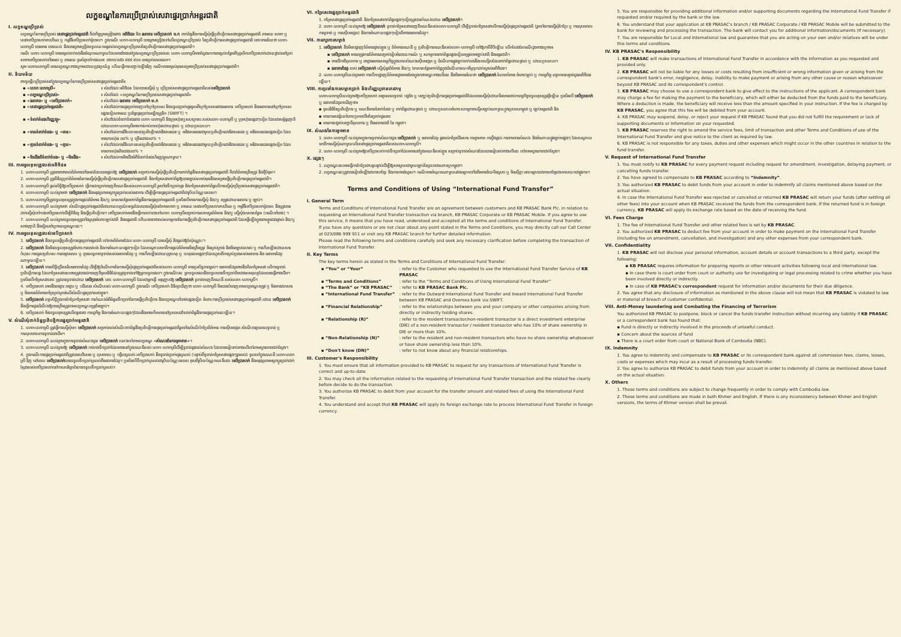លក្ខខណ្ឌនៃការប្រើប្រាស់សេវាផ្ទេរប្រាក់អន្តរជាតិ
I. លក្ខខណ្ឌប្រើប្រាស់
លក្ខខណ្ឌនៃការប្រើប្រាស់ សេវាផ្ទេរប្រាក់អន្តរជាតិ គឺជាកិច្ចព្រមព្រៀងរវាង អតិថិជន និង ធនាគារ ខេបីប្រាសាក់ ម.ក ពាក់ព័ន្ធនឹងការស្នើសុំធ្វើប្រតិបត្តិការសេវាផ្ទេរប្រាក់អន្តរជាតិ តាមរយៈសាខា ឬ សេវាខេបីប្រាសាក់ខបភើរេត ឬ កម្មវិធីខេបីប្រាសាក់ម៉ូបាល។ ក្នុងករណី លោក-លោកស្រី បានព្រមព្រៀងទៅលើលក្ខខណ្ឌប្រើប្រាស់ នៃប្រតិបត្តិការសេវាផ្ទេរប្រាក់អន្តរជាតិ នោះមានន័យថា លោក-លោកស្រី បានអាន បានយល់ និងបានព្រមព្រៀងទទួលយកអន្តរាល់លក្ខខណ្ឌប្រើប្រាស់នៃប្រតិបត្តិការសេវាផ្ទេរប្រាក់អន្តរជាតិ។
ករណី លោក-លោកស្រី មានចម្ងល់ទាក់ទងនឹងចំណុចណាមួយដែលមានចែងនៅក្នុងលក្ខខណ្ឌប្រើប្រាស់នេះ លោក-លោកស្រីអាចស្វែងរកការពន្យល់បន្ថែមពីបុគ្គលិកខេបីប្រាសាក់ដោយផ្ទាល់នៅគ្រប់សាខាខេបីប្រាសាក់ទាំងអស់ ឬ តាមរយៈទូរស័ព្ទទៅកាន់លេខ ០២៣/០៨៦ ៩៩៩ ៩១១ បានគ្រប់ពេលវេលា។
សូម លោកលោកស្រី អានលក្ខខណ្ឌខាងក្រោមដោយប្រុងប្រយ័ត្ន ហើយធ្វើការបញ្ជាក់ឡើងវិញ ករណីមានចម្ងល់មុនសម្រេចប្រើប្រាស់សេវាផ្ទេរប្រាក់អន្តរជាតិ។
II. និយមន័យ
ពាក្យគន្លឹះប្រើប្រាស់នៅក្នុងលក្ខខណ្ឌនៃការប្រើប្រាស់សេវាផ្ទេរប្រាក់អន្តរជាតិ៖
▪ «លោក លោកស្រី» ៖ សំដៅដល់ អតិថិជន ដែលបានស្នើសុំ ឬ ប្រើប្រាស់សេវាផ្ទេរប្រាក់អន្តរជាតិរបស់ខេបីប្រាសាក់
▪ «លក្ខខណ្ឌប្រើប្រាស់» ៖ សំដៅដល់ «លក្ខខណ្ឌនៃការប្រើប្រាស់សេវាផ្ទេរប្រាក់អន្តរជាតិ»
▪ «ធនាគារ» ឬ «ខេបីប្រាសាក់» ៖ សំដៅដល់ ធនាគារ ខេបីប្រាសាក់ ម.ក
▪ «សេវាផ្ទេរប្រាក់អន្តរជាតិ» ៖ សំដៅដល់ការផ្ទេរប្រាក់ចេញទៅក្រៅប្រទេស និងទទួលប្រាក់ផ្ទេរចូលពីក្រៅប្រទេសរវាងធនាគារ ខេបីប្រាសាក់ និងធនាគារនៅក្រៅប្រទេសផ្សេងទៀតតាមរយៈប្រព័ន្ធផ្ទេរប្រាក់អេឡិចត្រូនិក (SWIFT) ។
▪ «ទំនាក់ទំនងហិរញ្ញវត្ថុ» ៖ សំដៅដល់ទំនាក់ទំនងរវាង លោក-លោកស្រី និងក្រុមហ៊ុនឬសហគ្រាស របស់លោក-លោកស្រី ឬ ក្រុមហ៊ុនផ្សេងៗទៀត ដែលជាសម្ព័ន្ធញាតិដោយលោក-លោកស្រីអាចកាន់កាប់ភាគហ៊ុនដោយផ្ទាល់ ឬ ដោយប្រយោល។
▪ «មានទំនាក់ទំនង» ឬ «មាន» ៖ សំដៅដល់ការវិនិយោគរបស់ប្រតិបត្តិករជានិវាសនជន ឬ អនិវាសនជនជាមួយប្រតិបត្តិករជានិវាសនជន ឬ អនិវាសនជនផ្សេងទៀត ដែលមានភាគហ៊ុន ១០% ឬ ច្រើនជាង១០% ។
▪ «គ្មានទំនាក់ទំនង» ឬ «គ្មាន» ៖ សំដៅដល់ការវិនិយោគរបស់ប្រតិបត្តិករជានិវាសនជន ឬ អនិវាសនជនជាមួយប្រតិបត្តិករជានិវាសនជន ឬ អនិវាសនជនផ្សេងទៀត ដែលមានភាគហ៊ុនតិចជាង១០% ។
▪ «មិនដឹងពីទំនាក់ទំនង» ឬ «មិនដឹង» ៖ សំដៅដល់ការមិនដឹងអំពីទំនាក់ទំនងហិរញ្ញវត្ថុណាមួយ។
III. ការទទួលខុសត្រូវរបស់អតិថិជន
1. លោក-លោកស្រី ត្រូវធានាថារាល់ព័ត៌មានទាំងអស់ដែលបានផ្តល់ឱ្យ ខេបីប្រាសាក់ សម្រាប់ការស្នើសុំធ្វើប្រតិបត្តិការពាក់ព័ន្ធនឹងសេវាផ្ទេរប្រាក់អន្តរជាតិ គឺជាព័ត៌មានត្រឹមត្រូវ និងថ្មីបំផុត។
2. លោក-លោកស្រី ត្រូវពិនិត្យគ្រប់ព័ត៌មាននៃការស្នើសុំធ្វើប្រតិបត្តិការសេវាផ្ទេរប្រាក់អន្តរជាតិ និងកម្រៃសេវាពាក់ព័ន្ធឱ្យបានច្បាស់លាស់មុននឹងសម្រេចធ្វើប្រតិបត្តិការផ្ទេរប្រាក់អន្តរជាតិ។
3. លោក-លោកស្រី ផ្តល់សិទ្ធិឱ្យខេបីប្រាសាក់ ធ្វើការដកប្រាក់ចេញពីគណនីរបស់លោក-លោកស្រី រួមទាំងទឹកប្រាក់ផ្ទេរ និងកម្រៃសេវាពាក់ព័ន្ធលើការស្នើសុំប្រើប្រាស់សេវាផ្ទេរប្រាក់អន្តរជាតិ។
4. លោក-លោកស្រី យល់ព្រមថា ខេបីប្រាសាក់ នឹងអនុវត្តតាមអត្រាប្តូរប្រាក់របស់ធនាគារ ដើម្បីធ្វើការផ្ទេរប្រាក់អន្តរជាតិជារូបិយប័ណ្ណបរទេស។
5. លោក-លោកស្រីត្រូវទទួលខុសត្រូវក្នុងការផ្តល់ព័ត៌មាន និង/ឬ ឯកសារបន្ថែមពាក់ព័ន្ធនឹងការផ្ទេរប្រាក់អន្តរជាតិ ប្រសិនបើមានការស្នើសុំ និង/ឬ តម្រូវដោយធនាគារ ឬ ច្បាប់។
6. លោក-លោកស្រី យល់ព្រមថា សំណើផ្ទេរប្រាក់អន្តរជាតិជាលាយលក្ខណ៍អក្សរដែលបានស្នើសុំនៅតាមសាខា ឬ តាមរយៈសេវាខេបីប្រាសាក់ខបភើរេត ឬ កម្មវិធីខេបីប្រាសាក់ម៉ូបាល នឹងត្រូវបានដាក់ស្នើសុំទៅកាន់ខេបីប្រាសាក់ដើម្បីពិនិត្យ និងធ្វើប្រតិបត្តិការ។ ខេបីប្រាសាក់អាចនឹងធ្វើការទាក់ទងទៅលោក លោកស្រីសម្រាប់ការសាកសួរព័ត៌មាន និង/ឬ ស្នើសុំឯកសារបន្ថែម (ករណីចាំបាច់) ។
7. លោក-លោកស្រី យល់ព្រមទទួលខុសត្រូវទាំងស្រុងចំពោះច្បាប់ជាតិ និងអន្តរជាតិ ហើយធានាថារាល់សកម្មភាពនៃការធ្វើប្រតិបត្តិការសេវាផ្ទេរប្រាក់អន្តរជាតិ ដែលធ្វើឡើងក្នុងនាមខ្លួនឯងផ្ទាល់ និង/ឬ សាច់ញាតិ នឹងស្ថិតនៅក្រោមលក្ខខណ្ឌនេះ។
IV. ការទទួលខុសត្រូវរបស់ខេបីប្រាសាក់
1. ខេបីប្រាសាក់ នឹងទទួលធ្វើប្រតិបត្តិការផ្ទេរប្រាក់អន្តរជាតិ ទៅតាមព័ត៌មានដែល លោក-លោកស្រី បានស្នើសុំ និងផ្តល់ឱ្យតែប៉ុណ្ណោះ។
2. ខេបីប្រាសាក់ នឹងមិនទទួលខុសត្រូវចំពោះការបាត់បង់ និងការចំណាយផ្សេងៗទៀត ដែលបណ្តាលមកពីការផ្តល់ព័ត៌មានមិនត្រឹមត្រូវ មិនគ្រប់គ្រាន់ និងមិនច្បាស់លាស់ ឬ ការកើតឡើងដោយសារកំហុស ការធ្វេសប្រហែស ការពន្យារពេល ឬ គ្មានលទ្ធភាពទូទាត់របស់ធនាគារដៃគូ ឬ ការកើតឡើងដោយបុព្វហេតុ ឬ ហេតុផលផ្សេងៗដែលហួសពីការគ្រប់គ្រងរបស់ធនាគារ និង ធនាគារដៃគូ ណាមួយឡើយ។
3. ខេបីប្រាសាក់ មានសិទ្ធិជ្រើសរើសធនាគារដៃគូ ដើម្បីឱ្យដំណើរការនៃការស្នើសុំផ្ទេរប្រាក់អន្តរជាតិរបស់លោក-លោកស្រី មានប្រសិទ្ធភាពខ្ពស់។ ធនាគារដៃគូអាចនឹងគិតកម្រៃសេវា លើការទូទាត់ប្រតិបត្តិការបន្ត ដែលកម្រៃសេវានេះអាចត្រូវបានដកចេញពីមូលនិធិដែលត្រូវទូទាត់ទៅឱ្យអ្នកទទួលផល។ ក្នុងករណីនេះ អ្នកទទួលផលនឹងទទួលបានទឹកប្រាក់តិចជាងសមតុល្យដែលបានផ្ញើខាងដើម។ ប្រសិនបើកម្រៃសេវានោះ ត្រូវបានទូទាត់ដោយ ខេបីប្រាសាក់ នោះ លោក-លោកស្រី ដែលជាអ្នកផ្ញើ អនុញ្ញាតឱ្យ ខេបីប្រាសាក់ ទូទាត់ចេញពីគណនី របស់លោក-លោកស្រី។
4. ខេបីប្រាសាក់ អាចនឹងពន្យារ ពន្យារ ឬ បដិសេធ សំណើរបស់ លោក-លោកស្រី ក្នុងករណី ខេបីប្រាសាក់ ពិនិត្យឃើញថា លោក-លោកស្រី មិនបានបំពេញតាមលក្ខខណ្ឌតម្រូវ ឬ មិនមានឯកសារ ឬ មិនមានព័ត៌មានគាំទ្រគ្រប់គ្រាន់លើសំណើផ្ទេរប្រាក់របស់ខ្លួន។
5. ខេបីប្រាសាក់ រក្សាសិទ្ធិក្នុងការកែប្រែកម្រៃសេវា ការកំណត់អំពីចំនួនទឹកប្រាក់នៃការធ្វើប្រតិបត្តិការ និងលក្ខខណ្ឌចាំបាច់ផ្សេងទៀត ចំពោះការប្រើប្រាស់សេវាផ្ទេរប្រាក់អន្តរជាតិ ដោយ ខេបីប្រាសាក់ នឹងធ្វើការជូនដំណឹងឱ្យបានត្រឹមត្រូវតាមលក្ខខណ្ឌតម្រូវនៃច្បាប់។
6. ខេបីប្រាសាក់ មិនទទួលខុសត្រូវលើពន្ធនានា កាតព្វកិច្ច និងការចំណាយផ្សេងៗដែលនឹងអាចកើតមាននៅប្រទេសដទៃពាក់ព័ន្ធនឹងការផ្ទេរប្រាក់នេះឡើយ។
V. សំណើសុំពាក់ព័ន្ធប្រតិបត្តិការផ្ទេរប្រាក់អន្តរជាតិ
1. លោក-លោកស្រី ត្រូវធ្វើការស្នើសុំមក ខេបីប្រាសាក់ សម្រាប់រាល់សំណើពាក់ព័ន្ធនឹងប្រតិបត្តិការផ្ទេរប្រាក់អន្តរជាតិរួមទាំងសំណើកែប្រែព័ត៌មាន ការស៊ើបអង្កេត សំណើពន្យារពេលទូទាត់ ឬ ការលុបចោលការទូទាត់ជាដើម។
2. លោក-លោកស្រី យល់ព្រមក្នុងការទូទាត់សំណងជូន ខេបីប្រាសាក់ យោងទៅតាមលក្ខខណ្ឌ «សំណងនៃការខូចខាត»។
3. លោក-លោកស្រី យល់ព្រមឱ្យ ខេបីប្រាសាក់ កាត់កងទឹកប្រាក់ដែលមាននៅក្នុងគណនីរបស់ លោក-លោកស្រីដើម្បីទូទាត់នូវរាល់សំណង ដែលបានរៀបរាប់ខាងលើទៅតាមស្ថានភាពជាក់ស្តែង។
4. ក្នុងករណីការផ្ទេរប្រាក់អន្តរជាតិត្រូវបានបដិសេធ ឬ លុបចោល ឬ បង្វិលត្រលប់ ខេបីប្រាសាក់ នឹងទូទាត់ប្រាក់ផ្ទេរត្រលប់ (បន្ទាប់ពីទូទាត់កម្រៃសេវាផ្សេងៗរួចរាល់) ចូលទៅក្នុងគណនី លោក-លោកស្រី វិញ នៅពេល ខេបីប្រាសាក់បានទទួលទឹកប្រាក់ត្រលប់ពីធនាគារដៃគូ។ ប្រសិនបើទឹកប្រាក់ត្រលប់ជារូបិយប័ណ្ណបរទេស ខុសពីរូបិយប័ណ្ណគណនីនោះ ខេបីប្រាសាក់ នឹងអនុវត្តតាមអត្រាប្តូរប្រាក់ជាក់ស្តែងរបស់ខេបីប្រាសាក់នៅកាលបរិច្ឆេទនៃការទទួលទឹកប្រាក់ត្រលប់។
VI. កម្រៃសេវាផ្ទេរប្រាក់អន្តរជាតិ
1. កម្រៃសេវាផ្ទេរប្រាក់អន្តរជាតិ និងកម្រៃសេវាពាក់ព័ន្ធផ្សេងៗទៀតត្រូវបានកំណត់ដោយ ខេបីប្រាសាក់។
2. លោក-លោកស្រី យល់ព្រមឱ្យ ខេបីប្រាសាក់ ទូទាត់កម្រៃសេវាចេញពីគណនីរបស់លោក-លោកស្រី ដើម្បីទូទាត់កម្រៃសេវាលើការស្នើសុំផ្ទេរប្រាក់អន្តរជាតិ (រួមទាំងការស្នើសុំកែប្រែ ឬ ការលុបចោលការទូទាត់ ឬ ការស៊ើបអង្កេត) និងការចំណាយផ្សេងៗទៀតពីខាងធនាគារដៃគូ។
VII. ការរក្សាការសម្ងាត់
1. ខេបីប្រាសាក់ នឹងមិនបង្ហាញព័ត៌មានផ្ទាល់ខ្លួន ឬ ព័ត៌មានគណនី ឬ ប្រតិបត្តិការគណនីរបស់លោក-លោកស្រី ទៅឱ្យភាគីទីបីឡើយ លើកលែងតែករណីដូចខាងក្រោម៖
▪ ខេបីប្រាសាក់ មានតម្រូវការព័ត៌មានសម្រាប់រៀបចំរបាយការណ៍ ឬ សកម្មភាពពាក់ព័ន្ធផ្សេងទៀតតម្រូវតាមច្បាប់ជាតិ និងអន្តរជាតិ។
▪ មានដីកាពីតុលាការ ឬ អាជ្ញាធរមានសមត្ថកិច្ចក្នុងគោលបំណងស៊ើបអង្កេត ឬ ដំណើរការផ្លូវច្បាប់ទាក់ទងនឹងបទល្មើសដែលពាក់ព័ន្ធដោយផ្ទាល់ ឬ ដោយប្រយោល។
▪ ធនាគារដៃគូ របស់ ខេបីប្រាសាក់ ស្នើសុំនូវព័ត៌មាន និង/ឬ ឯកសារបន្ថែមពាក់ព័ន្ធក្នុងដំណើរការយកចិត្តទុកដាក់ស្គាល់អតិថិជន។
2. លោក-លោកស្រីយល់ព្រមថា ការបើកបង្ហាញព័ត៌មានដូចមានចែងក្នុងកថាខណ្ឌខាងលើនេះ នឹងមិនមានន័យថា ខេបីប្រាសាក់ រំលោភបំពាន ចំពោះច្បាប់ ឬ កាតព្វកិច្ច រក្សាភាពសម្ងាត់ជូនអតិថិជនឡើយ។
VIII. ការប្រឆាំងការសម្អាតប្រាក់ និងហិរញ្ញប្បទានភេរវកម្ម
លោក-លោកស្រីយល់ព្រមឱ្យខេបីប្រាសាក់ ពន្យារពេលទូទាត់ បង្ខាំង ឬ បញ្ឈប់ប្រតិបត្តិការផ្ទេរប្រាក់អន្តរជាតិដែលបានស្នើសុំដោយមិនមានជាប់កាតព្វកិច្ចទទួលខុសត្រូវអ្វីឡើយ ប្រសិនបើ ខេបីប្រាសាក់ ឬ ធនាគារដៃគូរកឃើញថា៖
▪ មូលនិធិនៃប្រតិបត្តិការ ឬ គណនីមានទំនាក់ទំនង ឬ ពាក់ព័ន្ធដោយផ្ទាល់ ឬ ដោយប្រយោលចំពោះសកម្មភាពល្មើសច្បាប់ណាមួយក្នុងប្រទេសកម្ពុជា ឬ ច្បាប់អន្តរជាតិ និង
▪ មានការសង្ស័យចំពោះប្រភពដើមនៃប្រាក់ផ្ទេរនោះ
▪ មានការបង្គាប់បញ្ជាពីតុលាការ ឬ ពីធនាគារជាតិ នៃ កម្ពុជា។
IX. សំណងនៃការខូចខាត
1. លោក-លោកស្រី យល់ព្រមក្នុងការទូទាត់សំណងជូន ខេបីប្រាសាក់ ឬ ធនាគារដៃគូ នូវរាល់កម្រៃជើងសារ ការខូចខាត ការប្តឹងផ្តល់ ការទាមទារសំណង និងចំណាយផ្លូវច្បាប់ផ្សេងៗ ដែលបណ្តាលមកពីការស្នើសុំណាមួយលើសេវាផ្ទេរប្រាក់អន្តរជាតិរបស់លោក-លោកស្រី។
2. លោក-លោកស្រី យល់ព្រមឱ្យខេបីប្រាសាក់កាត់ទឹកប្រាក់ដែលមាននៅក្នុងគណនីរបស់ខ្លួន សម្រាប់ទូទាត់សំណងដែលបានរៀបរាប់ខាងលើនេះ ទៅតាមស្ថានភាពជាក់ស្តែង។
X. ផ្សេងៗ
1. លក្ខខណ្ឌនេះអាចធ្វើការកែប្រែជាបន្តបន្ទាប់ដើម្បីឱ្យសមស្របជាមួយច្បាប់នៃព្រះរាជាណាចក្រកម្ពុជា។
2. លក្ខខណ្ឌនេះត្រូវបានរៀបចំឡើងជាភាសាខ្មែរ និងភាសាអង់គ្លេស។ ករណីមានចំណុចណាមួយរវាងអត្ថបទទាំងពីរមានន័យមិនស្រប ឬ មិនស៊ីគ្នា នោះអត្ថបទជាភាសាខ្មែរជាគោលយកជាផ្លូវការ។
Terms and Conditions of Using “International Fund Transfer”
I. General Term
Terms and Conditions of International Fund Transfer are an agreement between customers and KB PRASAC Bank Plc. in relation to requesting an International Fund Transfer transaction via branch, KB PRASAC Corporate or KB PRASAC Mobile. If you agree to use this service, it means that you have read, understood and accepted all the terms and conditions of International Fund Transfer.
If you have any questions or are not clear about any point stated in the Terms and Conditions, you may directly call our Call Center at 023/086 999 911 or visit any KB PRASAC branch for further detailed information.
Please read the following terms and conditions carefully and seek any necessary clarification before completing the transaction of International Fund Transfer.
II. Key Terms
The key terms herein as stated in the Terms and Conditions of International Fund Transfer:
▪ “You” or “Your”: refer to the Customer who requested to use the International Fund Transfer Service of KB PRASAC
▪ “Terms and Conditions”: refer to the “Terms and Conditions of Using International Fund Transfer”
▪ “The Bank” or “KB PRASAC”: refer to KB PRASAC Bank Plc.
▪ “International Fund Transfer”: refer to the Outward International Fund Transfer and Inward International Fund Transfer between KB PRASAC and Oversea bank via SWIFT.
▪ “Financial Relationship”: refer to the relationships between you and your company or other companies arising from directly or indirectly holding shares.
▪ “Relationship (R)”: refer to the resident transactor/non-resident transactor is a direct investment enterprise (DIE) of a non-resident transactor / resident transactor who has 10% of share ownership in DIE or more than 10%.
▪ “Non-Relationship (N)”: refer to the resident and non-resident transactors who have no share ownership whatsoever or have share ownership less than 10%.
▪ “Don't know (DN)”: refer to not know about any financial relationships.
III. Customer's Responsibility
1. You must ensure that all information provided to KB PRASAC to request for any transactions of International Fund Transfer is correct and up-to-date.
2. You may check all the information related to the requesting of International Fund Transfer transaction and the related fee clearly before decide to do the transaction.
3. You authorize KB PRASAC to debit from your account for the transfer amount and related fees of using the International Fund Transfer.
4. You understand and accept that KB PRASAC will apply its foreign exchange rate to process International Fund Transfer in foreign currency.
5. You are responsible for providing additional information and/or supporting documents regarding the International Fund Transfer if requested and/or required by the bank or the law.
6. You understand that your application at KB PRASAC's branch / KB PRASAC Corporate / KB PRASAC Mobile will be submitted to the bank for reviewing and processing the transaction. The bank will contact you for additional information/documents (If necessary).
7. You are responsible for Local and International law and guarantee that you are acting on your own and/or relatives will be under this terms and conditions.
IV. KB PRASAC's Responsibility
1. KB PRASAC will make transactions of International Fund Transfer in accordance with the information as you requested and provided only.
2. KB PRASAC will not be liable for any losses or costs resulting from insufficient or wrong information given or arising from the correspondent bank's error, negligence, delay, inability to make payment or arising from any other cause or reason whatsoever beyond KB PRASAC and its correspondent's control.
3. KB PRASAC may choose to use a correspondent bank to give effect to the instructions of the applicant. A correspondent bank may charge a fee for making the payment to the beneficiary, which will either be deducted from the funds paid to the beneficiary. Where a deduction is made, the beneficiary will receive less than the amount specified in your instruction. If the fee is charged by KB PRASAC, you agree that this fee will be debited from your account.
4. KB PRASAC may suspend, delay, or reject your request if KB PRASAC found that you did not fulfill the requirement or lack of supporting documents or information on your requested.
5. KB PRASAC reserves the right to amend the service fees, limit of transaction and other Terms and Conditions of use of the International Fund Transfer and give notice to the client as required by law.
6. KB PRASAC is not responsible for any taxes, duties and other expenses which might occur in the other countries in relation to the fund transfer.
V. Request of International Fund Transfer
1. You must notify to KB PRASAC for every payment request including request for amendment, investigation, delaying payment, or cancelling funds transfer.
2. You have agreed to compensate to KB PRASAC according to “Indemnity”.
3. You authorized KB PRASAC to debit funds from your account in order to indemnify all claims mentioned above based on the actual situation.
4. In case the International Fund Transfer was rejected or cancelled or returned KB PRASAC will return your funds (after settling all other fees) into your account when KB PRASAC received the funds from the correspondent bank. If the returned fund is in foreign currency, KB PRASAC will apply its exchange rate based on the date of receiving the fund.
VI. Fees Charge
1. The fee of International Fund Transfer and other related fees is set by KB PRASAC.
2. You authorized KB PRASAC to deduct fee from your account in order to make payment on the International Fund Transfer (including fee on amendment, cancellation, and investigation) and any other expenses from your correspondent bank.
VII. Confidentiality
1. KB PRASAC will not disclose your personal information, account details or account transactions to a third party, except the following:
▪ KB PRASAC requires information for preparing reports or other relevant activities following local and international law.
▪ In case there is court order from court or authority use for investigating or legal processing related to crime whether you have been involved directly or indirectly.
▪ In case of KB PRASAC's correspondent request for information and/or documents for their due diligence.
2. You agree that any disclosure of information as mentioned in the above clause will not mean that KB PRASAC is violated to law or material of breach of customer confidential.
VIII. Anti-Money laundering and Combating the Financing of Terrorism
You authorized KB PRASAC to postpone, block or cancel the funds transfer instruction without incurring any liability if KB PRASAC or a correspondent bank has found that:
▪ Fund is directly or indirectly involved in the proceeds of unlawful conduct.
▪ Concern about the sources of fund
▪ There is a court order from court or National Bank of Cambodia (NBC).
IX. Indemnity
1. You agree to indemnity and compensate to KB PRASAC or its correspondent bank against all commission fees, claims, losses, costs or expenses which may incur as a result of processing funds transfer.
2. You agree to authorize KB PRASAC to debit funds from your account in order to indemnity all claims as mentioned above based on the actual situation.
X. Others
1. These terms and conditions are subject to change frequently in order to comply with Cambodia law.
2. These terms and conditions are made in both Khmer and English. If there is any inconsistency between Khmer and English versions, the terms of Khmer version shall be prevail.